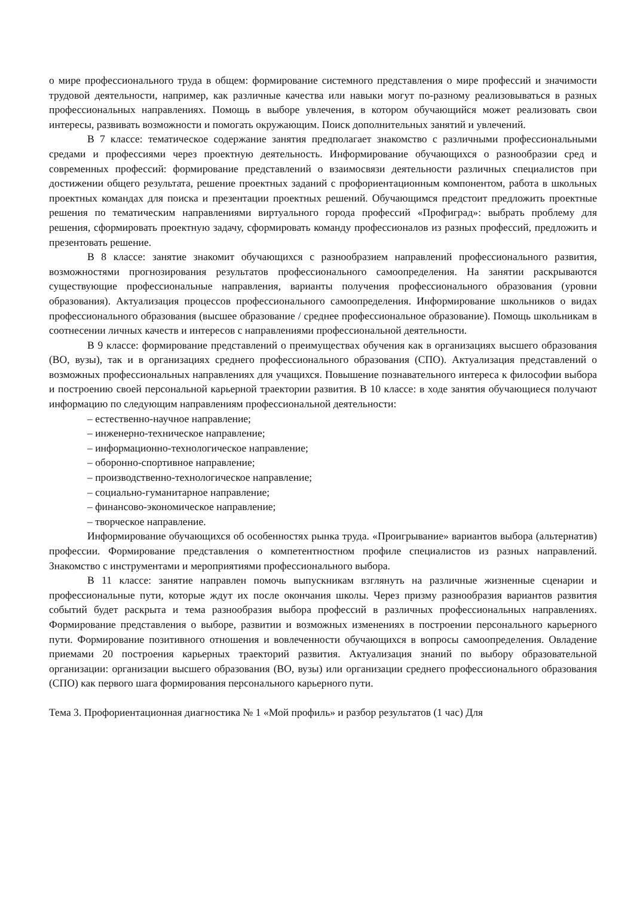о мире профессионального труда в общем: формирование системного представления о мире профессий и значимости трудовой деятельности, например, как различные качества или навыки могут по-разному реализовываться в разных профессиональных направлениях. Помощь в выборе увлечения, в котором обучающийся может реализовать свои интересы, развивать возможности и помогать окружающим. Поиск дополнительных занятий и увлечений.
В 7 классе: тематическое содержание занятия предполагает знакомство с различными профессиональными средами и профессиями через проектную деятельность. Информирование обучающихся о разнообразии сред и современных профессий: формирование представлений о взаимосвязи деятельности различных специалистов при достижении общего результата, решение проектных заданий с профориентационным компонентом, работа в школьных проектных командах для поиска и презентации проектных решений. Обучающимся предстоит предложить проектные решения по тематическим направлениями виртуального города профессий «Профиград»: выбрать проблему для решения, сформировать проектную задачу, сформировать команду профессионалов из разных профессий, предложить и презентовать решение.
В 8 классе: занятие знакомит обучающихся с разнообразием направлений профессионального развития, возможностями прогнозирования результатов профессионального самоопределения. На занятии раскрываются существующие профессиональные направления, варианты получения профессионального образования (уровни образования). Актуализация процессов профессионального самоопределения. Информирование школьников о видах профессионального образования (высшее образование / среднее профессиональное образование). Помощь школьникам в соотнесении личных качеств и интересов с направлениями профессиональной деятельности.
В 9 классе: формирование представлений о преимуществах обучения как в организациях высшего образования (ВО, вузы), так и в организациях среднего профессионального образования (СПО). Актуализация представлений о возможных профессиональных направлениях для учащихся. Повышение познавательного интереса к философии выбора и построению своей персональной карьерной траектории развития. В 10 классе: в ходе занятия обучающиеся получают информацию по следующим направлениям профессиональной деятельности:
– естественно-научное направление;
– инженерно-техническое направление;
– информационно-технологическое направление;
– оборонно-спортивное направление;
– производственно-технологическое направление;
– социально-гуманитарное направление;
– финансово-экономическое направление;
– творческое направление.
Информирование обучающихся об особенностях рынка труда. «Проигрывание» вариантов выбора (альтернатив) профессии. Формирование представления о компетентностном профиле специалистов из разных направлений. Знакомство с инструментами и мероприятиями профессионального выбора.
В 11 классе: занятие направлен помочь выпускникам взглянуть на различные жизненные сценарии и профессиональные пути, которые ждут их после окончания школы. Через призму разнообразия вариантов развития событий будет раскрыта и тема разнообразия выбора профессий в различных профессиональных направлениях. Формирование представления о выборе, развитии и возможных изменениях в построении персонального карьерного пути. Формирование позитивного отношения и вовлеченности обучающихся в вопросы самоопределения. Овладение приемами 20 построения карьерных траекторий развития. Актуализация знаний по выбору образовательной организации: организации высшего образования (ВО, вузы) или организации среднего профессионального образования (СПО) как первого шага формирования персонального карьерного пути.
Тема 3. Профориентационная диагностика № 1 «Мой профиль» и разбор результатов (1 час) Для